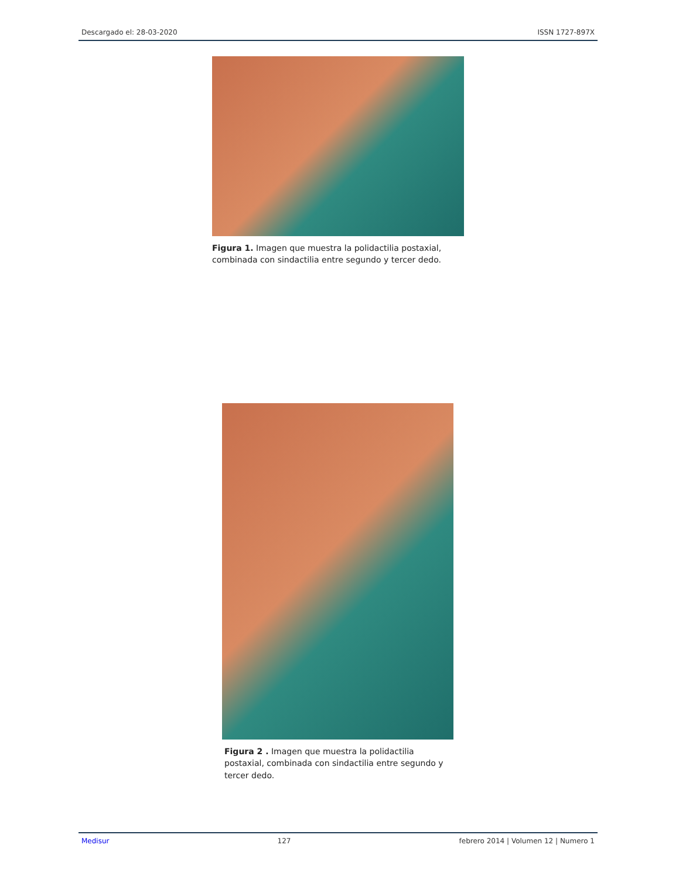Descargado el: 28-03-2020 ISSN 1727-897X
Figura 1. Imagen que muestra la polidactilia postaxial, combinada con sindactilia entre segundo y tercer dedo.
Figura 2 . Imagen que muestra la polidactilia postaxial, combinada con sindactilia entre segundo y tercer dedo.
Medisur 127 febrero 2014 | Volumen 12 | Numero 1